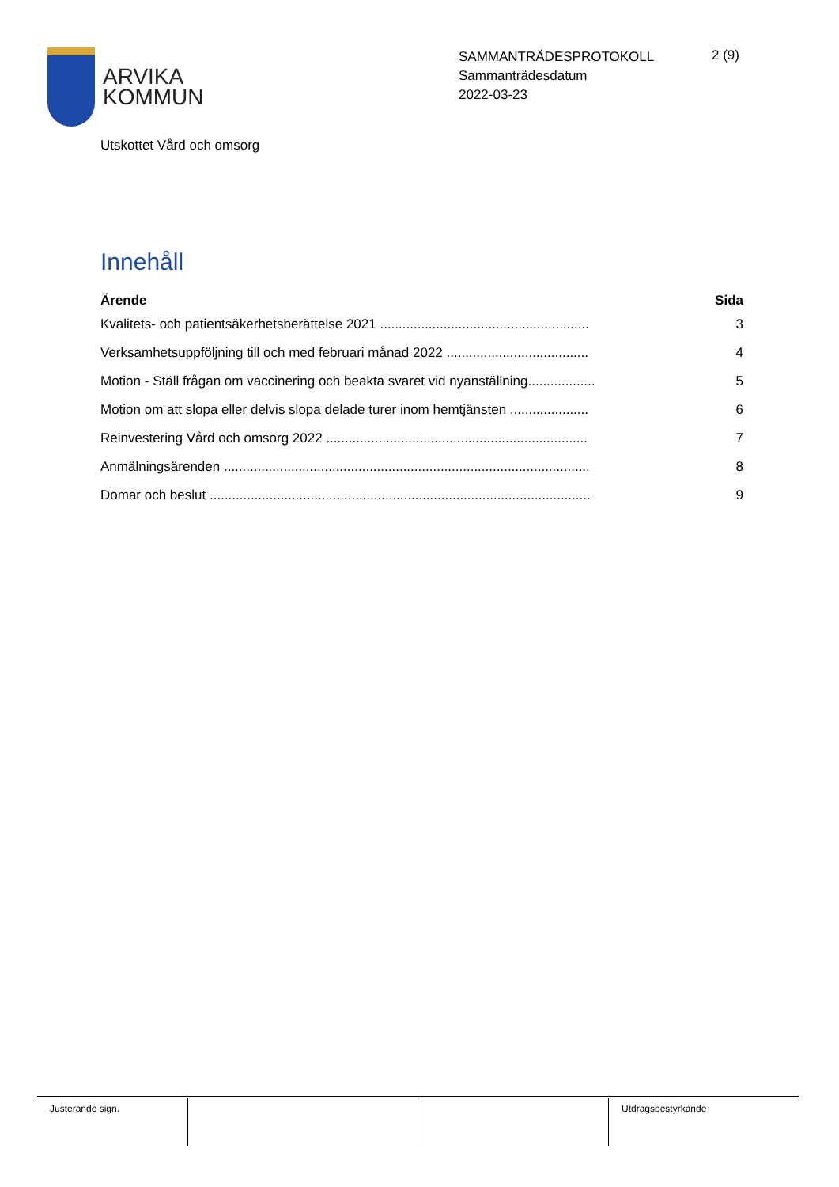ARVIKA
KOMMUN
SAMMANTRÄDESPROTOKOLL
Sammanträdesdatum
2022-03-23
2 (9)
Utskottet Vård och omsorg
Innehåll
| Ärende | Sida |
| --- | --- |
| Kvalitets- och patientsäkerhetsberättelse 2021 ........................................................ | 3 |
| Verksamhetsuppföljning till och med februari månad 2022 ...................................... | 4 |
| Motion - Ställ frågan om vaccinering och beakta svaret vid nyanställning.................. | 5 |
| Motion om att slopa eller delvis slopa delade turer inom hemtjänsten ..................... | 6 |
| Reinvestering Vård och omsorg 2022 ...................................................................... | 7 |
| Anmälningsärenden .................................................................................................. | 8 |
| Domar och beslut ...................................................................................................... | 9 |
Justerande sign. Utdragsbestyrkande